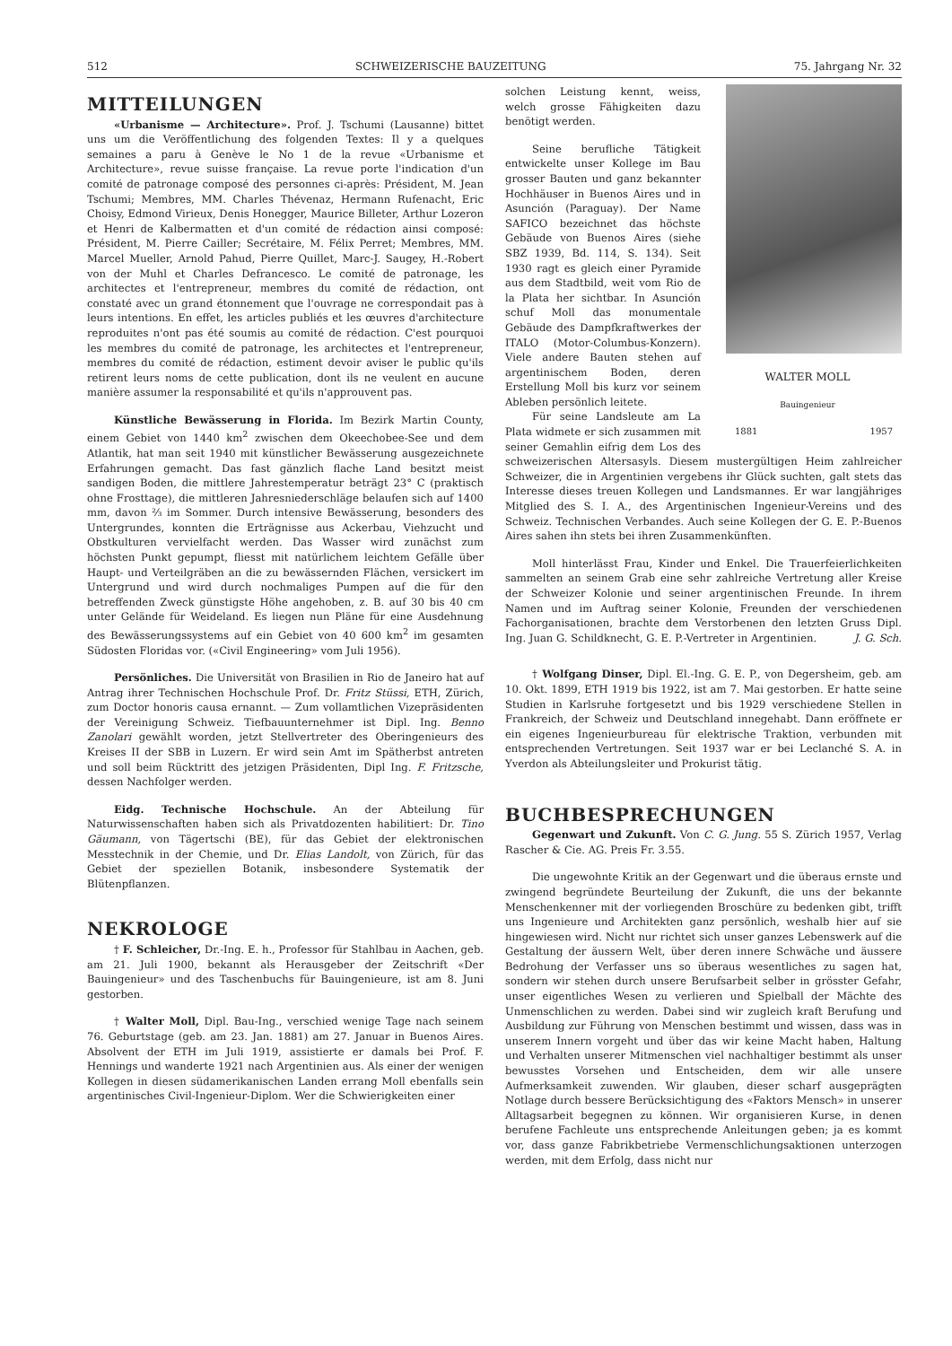512 SCHWEIZERISCHE BAUZEITUNG 75. Jahrgang Nr. 32
MITTEILUNGEN
«Urbanisme — Architecture». Prof. J. Tschumi (Lausanne) bittet uns um die Veröffentlichung des folgenden Textes: Il y a quelques semaines a paru à Genève le No 1 de la revue «Urbanisme et Architecture», revue suisse française. La revue porte l'indication d'un comité de patronage composé des personnes ci-après: Président, M. Jean Tschumi; Membres, MM. Charles Thévenaz, Hermann Rufenacht, Eric Choisy, Edmond Virieux, Denis Honegger, Maurice Billeter, Arthur Lozeron et Henri de Kalbermatten et d'un comité de rédaction ainsi composé: Président, M. Pierre Cailler; Secrétaire, M. Félix Perret; Membres, MM. Marcel Mueller, Arnold Pahud, Pierre Quillet, Marc-J. Saugey, H.-Robert von der Muhl et Charles Defrancesco. Le comité de patronage, les architectes et l'entrepreneur, membres du comité de rédaction, ont constaté avec un grand étonnement que l'ouvrage ne correspondait pas à leurs intentions. En effet, les articles publiés et les œuvres d'architecture reproduites n'ont pas été soumis au comité de rédaction. C'est pourquoi les membres du comité de patronage, les architectes et l'entrepreneur, membres du comité de rédaction, estiment devoir aviser le public qu'ils retirent leurs noms de cette publication, dont ils ne veulent en aucune manière assumer la responsabilité et qu'ils n'approuvent pas.
Künstliche Bewässerung in Florida. Im Bezirk Martin County, einem Gebiet von 1440 km<sup>2</sup> zwischen dem Okeechobee-See und dem Atlantik, hat man seit 1940 mit künstlicher Bewässerung ausgezeichnete Erfahrungen gemacht. Das fast gänzlich flache Land besitzt meist sandigen Boden, die mittlere Jahrestemperatur beträgt 23° C (praktisch ohne Frosttage), die mittleren Jahresniederschläge belaufen sich auf 1400 mm, davon ⅔ im Sommer. Durch intensive Bewässerung, besonders des Untergrundes, konnten die Erträgnisse aus Ackerbau, Viehzucht und Obstkulturen vervielfacht werden. Das Wasser wird zunächst zum höchsten Punkt gepumpt, fliesst mit natürlichem leichtem Gefälle über Haupt- und Verteilgräben an die zu bewässernden Flächen, versickert im Untergrund und wird durch nochmaliges Pumpen auf die für den betreffenden Zweck günstigste Höhe angehoben, z. B. auf 30 bis 40 cm unter Gelände für Weideland. Es liegen nun Pläne für eine Ausdehnung des Bewässerungssystems auf ein Gebiet von 40 600 km<sup>2</sup> im gesamten Südosten Floridas vor. («Civil Engineering» vom Juli 1956).
Persönliches. Die Universität von Brasilien in Rio de Janeiro hat auf Antrag ihrer Technischen Hochschule Prof. Dr. Fritz Stüssi, ETH, Zürich, zum Doctor honoris causa ernannt. — Zum vollamtlichen Vizepräsidenten der Vereinigung Schweiz. Tiefbauunternehmer ist Dipl. Ing. Benno Zanolari gewählt worden, jetzt Stellvertreter des Oberingenieurs des Kreises II der SBB in Luzern. Er wird sein Amt im Spätherbst antreten und soll beim Rücktritt des jetzigen Präsidenten, Dipl Ing. F. Fritzsche, dessen Nachfolger werden.
Eidg. Technische Hochschule. An der Abteilung für Naturwissenschaften haben sich als Privatdozenten habilitiert: Dr. Tino Gäumann, von Tägertschi (BE), für das Gebiet der elektronischen Messtechnik in der Chemie, und Dr. Elias Landolt, von Zürich, für das Gebiet der speziellen Botanik, insbesondere Systematik der Blütenpflanzen.
NEKROLOGE
† F. Schleicher, Dr.-Ing. E. h., Professor für Stahlbau in Aachen, geb. am 21. Juli 1900, bekannt als Herausgeber der Zeitschrift «Der Bauingenieur» und des Taschenbuchs für Bauingenieure, ist am 8. Juni gestorben.
† Walter Moll, Dipl. Bau-Ing., verschied wenige Tage nach seinem 76. Geburtstage (geb. am 23. Jan. 1881) am 27. Januar in Buenos Aires. Absolvent der ETH im Juli 1919, assistierte er damals bei Prof. F. Hennings und wanderte 1921 nach Argentinien aus. Als einer der wenigen Kollegen in diesen südamerikanischen Landen errang Moll ebenfalls sein argentinisches Civil-Ingenieur-Diplom. Wer die Schwierigkeiten einer
WALTER MOLL
Bauingenieur
1881 1957
solchen Leistung kennt, weiss, welch grosse Fähigkeiten dazu benötigt werden.
Seine berufliche Tätigkeit entwickelte unser Kollege im Bau grosser Bauten und ganz bekannter Hochhäuser in Buenos Aires und in Asunción (Paraguay). Der Name SAFICO bezeichnet das höchste Gebäude von Buenos Aires (siehe SBZ 1939, Bd. 114, S. 134). Seit 1930 ragt es gleich einer Pyramide aus dem Stadtbild, weit vom Rio de la Plata her sichtbar. In Asunción schuf Moll das monumentale Gebäude des Dampfkraftwerkes der ITALO (Motor-Columbus-Konzern). Viele andere Bauten stehen auf argentinischem Boden, deren Erstellung Moll bis kurz vor seinem Ableben persönlich leitete.
Für seine Landsleute am La Plata widmete er sich zusammen mit seiner Gemahlin eifrig dem Los des schweizerischen Altersasyls. Diesem mustergültigen Heim zahlreicher Schweizer, die in Argentinien vergebens ihr Glück suchten, galt stets das Interesse dieses treuen Kollegen und Landsmannes. Er war langjähriges Mitglied des S. I. A., des Argentinischen Ingenieur-Vereins und des Schweiz. Technischen Verbandes. Auch seine Kollegen der G. E. P.-Buenos Aires sahen ihn stets bei ihren Zusammenkünften.
Moll hinterlässt Frau, Kinder und Enkel. Die Trauerfeierlichkeiten sammelten an seinem Grab eine sehr zahlreiche Vertretung aller Kreise der Schweizer Kolonie und seiner argentinischen Freunde. In ihrem Namen und im Auftrag seiner Kolonie, Freunden der verschiedenen Fachorganisationen, brachte dem Verstorbenen den letzten Gruss Dipl. Ing. Juan G. Schildknecht, G. E. P.-Vertreter in Argentinien. J. G. Sch.
† Wolfgang Dinser, Dipl. El.-Ing. G. E. P., von Degersheim, geb. am 10. Okt. 1899, ETH 1919 bis 1922, ist am 7. Mai gestorben. Er hatte seine Studien in Karlsruhe fortgesetzt und bis 1929 verschiedene Stellen in Frankreich, der Schweiz und Deutschland innegehabt. Dann eröffnete er ein eigenes Ingenieurbureau für elektrische Traktion, verbunden mit entsprechenden Vertretungen. Seit 1937 war er bei Leclanché S. A. in Yverdon als Abteilungsleiter und Prokurist tätig.
BUCHBESPRECHUNGEN
Gegenwart und Zukunft. Von C. G. Jung. 55 S. Zürich 1957, Verlag Rascher & Cie. AG. Preis Fr. 3.55.
Die ungewohnte Kritik an der Gegenwart und die überaus ernste und zwingend begründete Beurteilung der Zukunft, die uns der bekannte Menschenkenner mit der vorliegenden Broschüre zu bedenken gibt, trifft uns Ingenieure und Architekten ganz persönlich, weshalb hier auf sie hingewiesen wird. Nicht nur richtet sich unser ganzes Lebenswerk auf die Gestaltung der äussern Welt, über deren innere Schwäche und äussere Bedrohung der Verfasser uns so überaus wesentliches zu sagen hat, sondern wir stehen durch unsere Berufsarbeit selber in grösster Gefahr, unser eigentliches Wesen zu verlieren und Spielball der Mächte des Unmenschlichen zu werden. Dabei sind wir zugleich kraft Berufung und Ausbildung zur Führung von Menschen bestimmt und wissen, dass was in unserem Innern vorgeht und über das wir keine Macht haben, Haltung und Verhalten unserer Mitmenschen viel nachhaltiger bestimmt als unser bewusstes Vorsehen und Entscheiden, dem wir alle unsere Aufmerksamkeit zuwenden. Wir glauben, dieser scharf ausgeprägten Notlage durch bessere Berücksichtigung des «Faktors Mensch» in unserer Alltagsarbeit begegnen zu können. Wir organisieren Kurse, in denen berufene Fachleute uns entsprechende Anleitungen geben; ja es kommt vor, dass ganze Fabrikbetriebe Vermenschlichungsaktionen unterzogen werden, mit dem Erfolg, dass nicht nur